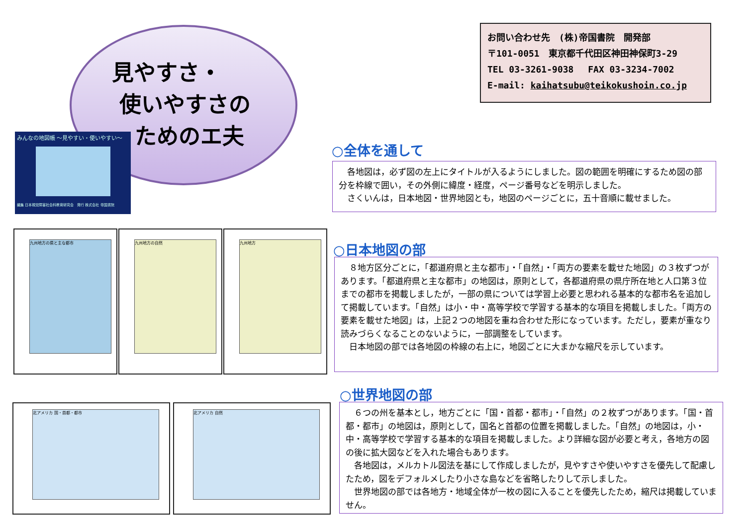見やすさ・
使いやすさの
ためのエ夫
みんなの地図帳 ～見やすい・使いやすい～
編集 日本視覚障害社会科教育研究会　発行 株式会社 帝国書院
お問い合わせ先　(株)帝国書院　開発部
〒101-0051　東京都千代田区神田神保町3-29
TEL 03-3261-9038　 FAX 03-3234-7002
E-mail: kaihatsubu@teikokushoin.co.jp
九州地方の県と主な都市 九州地方の自然 九州地方
北アメリカ 国・首都・都市 北アメリカ 自然
○全体を通して
　各地図は，必ず図の左上にタイトルが入るようにしました。図の範囲を明確にするため図の部分を枠線で囲い，その外側に緯度・経度，ページ番号などを明示しました。
　さくいんは，日本地図・世界地図とも，地図のページごとに，五十音順に載せました。
○日本地図の部
　８地方区分ごとに，「都道府県と主な都市」・「自然」・「両方の要素を載せた地図」の３枚ずつがあります。「都道府県と主な都市」の地図は，原則として，各都道府県の県庁所在地と人口第３位までの都市を掲載しましたが，一部の県については学習上必要と思われる基本的な都市名を追加して掲載しています。「自然」は小・中・高等学校で学習する基本的な項目を掲載しました。「両方の要素を載せた地図」は，上記２つの地図を重ね合わせた形になっています。ただし，要素が重なり読みづらくなることのないように，一部調整をしています。
　日本地図の部では各地図の枠線の右上に，地図ごとに大まかな縮尺を示しています。
○世界地図の部
　６つの州を基本とし，地方ごとに「国・首都・都市」・「自然」の２枚ずつがあります。「国・首都・都市」の地図は，原則として，国名と首都の位置を掲載しました。「自然」の地図は，小・中・高等学校で学習する基本的な項目を掲載しました。より詳細な図が必要と考え，各地方の図の後に拡大図などを入れた場合もあります。
　各地図は，メルカトル図法を基にして作成しましたが，見やすさや使いやすさを優先して配慮したため，図をデフォルメしたり小さな島などを省略したりして示しました。
　世界地図の部では各地方・地域全体が一枚の図に入ることを優先したため，縮尺は掲載していません。